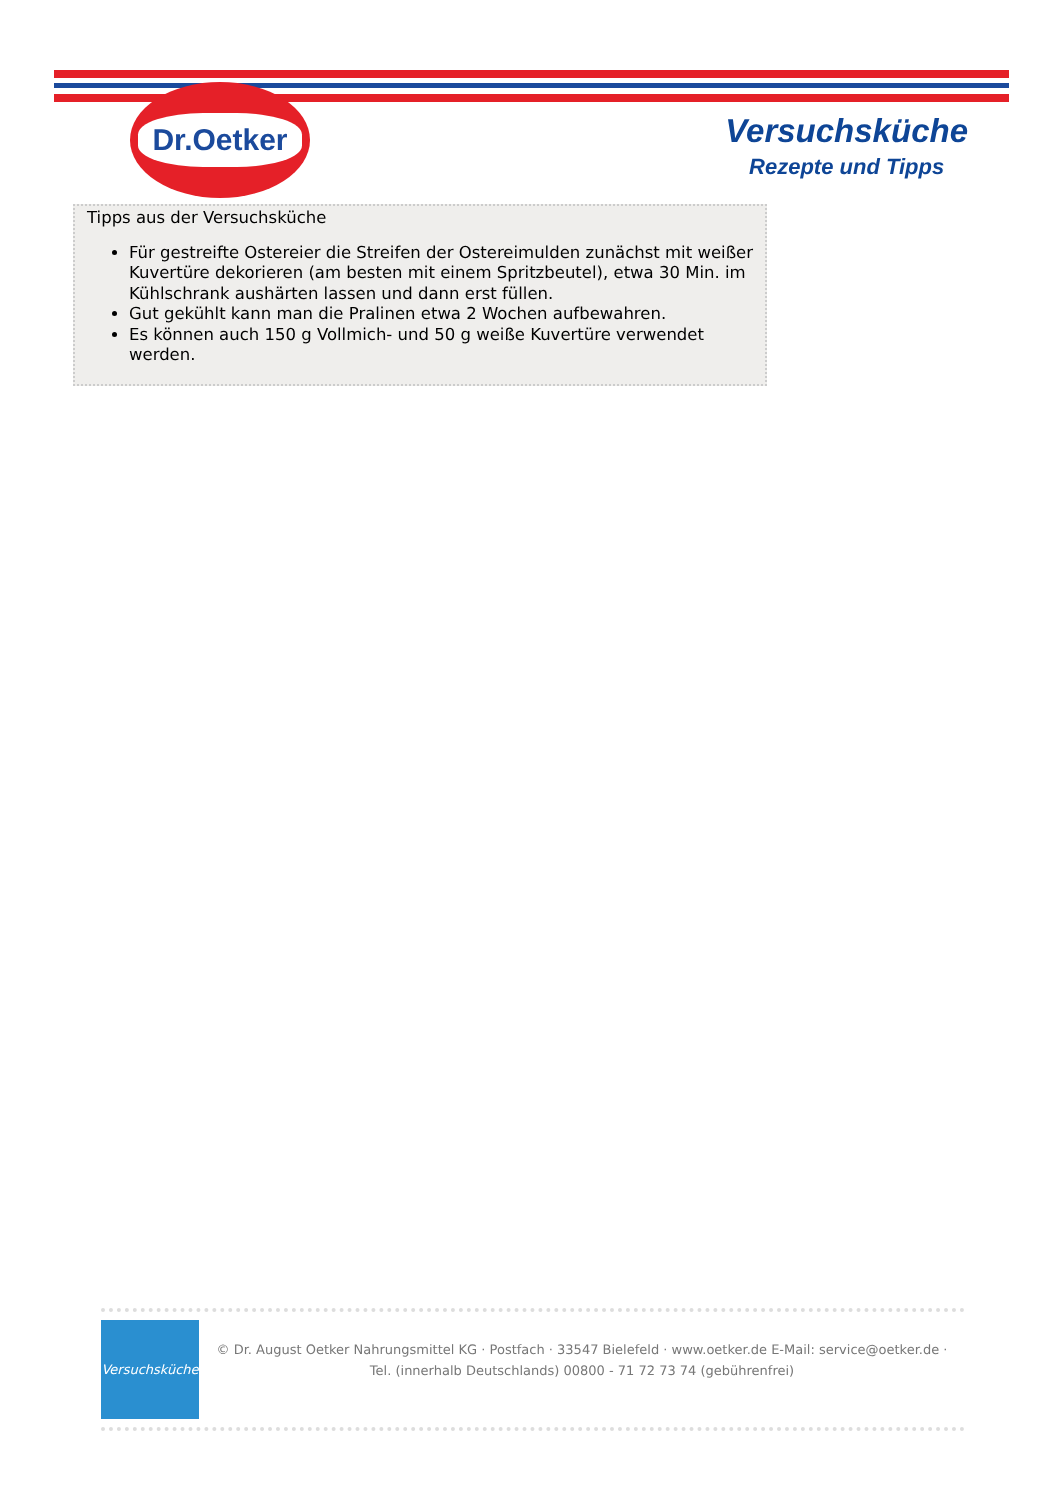Dr.Oetker
Versuchsküche
Rezepte und Tipps
Tipps aus der Versuchsküche
Für gestreifte Ostereier die Streifen der Ostereimulden zunächst mit weißer Kuvertüre dekorieren (am besten mit einem Spritzbeutel), etwa 30 Min. im Kühlschrank aushärten lassen und dann erst füllen.
Gut gekühlt kann man die Pralinen etwa 2 Wochen aufbewahren.
Es können auch 150 g Vollmich- und 50 g weiße Kuvertüre verwendet werden.
Versuchsküche
© Dr. August Oetker Nahrungsmittel KG · Postfach · 33547 Bielefeld · www.oetker.de E-Mail: service@oetker.de ·
Tel. (innerhalb Deutschlands) 00800 - 71 72 73 74 (gebührenfrei)